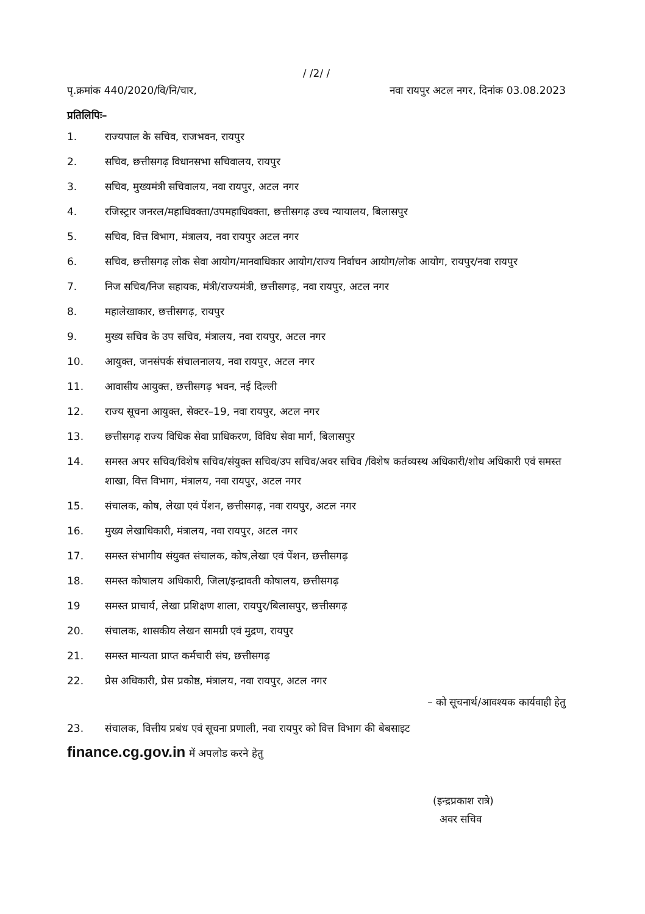/ /2/ /
पृ.क्रमांक 440/2020/वि/नि/चार, नवा रायपुर अटल नगर, दिनांक 03.08.2023
प्रतिलिपिः–
1. राज्यपाल के सचिव, राजभवन, रायपुर
2. सचिव, छत्तीसगढ़ विधानसभा सचिवालय, रायपुर
3. सचिव, मुख्यमंत्री सचिवालय, नवा रायपुर, अटल नगर
4. रजिस्ट्रार जनरल/महाधिवक्ता/उपमहाधिवक्ता, छत्तीसगढ़ उच्च न्यायालय, बिलासपुर
5. सचिव, वित्त विभाग, मंत्रालय, नवा रायपुर अटल नगर
6. सचिव, छत्तीसगढ़ लोक सेवा आयोग/मानवाधिकार आयोग/राज्य निर्वाचन आयोग/लोक आयोग, रायपुर/नवा रायपुर
7. निज सचिव/निज सहायक, मंत्री/राज्यमंत्री, छत्तीसगढ़, नवा रायपुर, अटल नगर
8. महालेखाकार, छत्तीसगढ़, रायपुर
9. मुख्य सचिव के उप सचिव, मंत्रालय, नवा रायपुर, अटल नगर
10. आयुक्त, जनसंपर्क संचालनालय, नवा रायपुर, अटल नगर
11. आवासीय आयुक्त, छत्तीसगढ़ भवन, नई दिल्ली
12. राज्य सूचना आयुक्त, सेक्टर–19, नवा रायपुर, अटल नगर
13. छत्तीसगढ़ राज्य विधिक सेवा प्राधिकरण, विविध सेवा मार्ग, बिलासपुर
14. समस्त अपर सचिव/विशेष सचिव/संयुक्त सचिव/उप सचिव/अवर सचिव /विशेष कर्तव्यस्थ अधिकारी/शोध अधिकारी एवं समस्त शाखा, वित्त विभाग, मंत्रालय, नवा रायपुर, अटल नगर
15. संचालक, कोष, लेखा एवं पेंशन, छत्तीसगढ़, नवा रायपुर, अटल नगर
16. मुख्य लेखाधिकारी, मंत्रालय, नवा रायपुर, अटल नगर
17. समस्त संभागीय संयुक्त संचालक, कोष,लेखा एवं पेंशन, छत्तीसगढ़
18. समस्त कोषालय अधिकारी, जिला/इन्द्रावती कोषालय, छत्तीसगढ़
19 समस्त प्राचार्य, लेखा प्रशिक्षण शाला, रायपुर/बिलासपुर, छत्तीसगढ़
20. संचालक, शासकीय लेखन सामग्री एवं मुद्रण, रायपुर
21. समस्त मान्यता प्राप्त कर्मचारी संघ, छत्तीसगढ़
22. प्रेस अधिकारी, प्रेस प्रकोष्ठ, मंत्रालय, नवा रायपुर, अटल नगर
– को सूचनार्थ/आवश्यक कार्यवाही हेतु
23. संचालक, वित्तीय प्रबंध एवं सूचना प्रणाली, नवा रायपुर को वित्त विभाग की बेबसाइट
finance.cg.gov.in में अपलोड करने हेतु
(इन्द्रप्रकाश रात्रे)
अवर सचिव